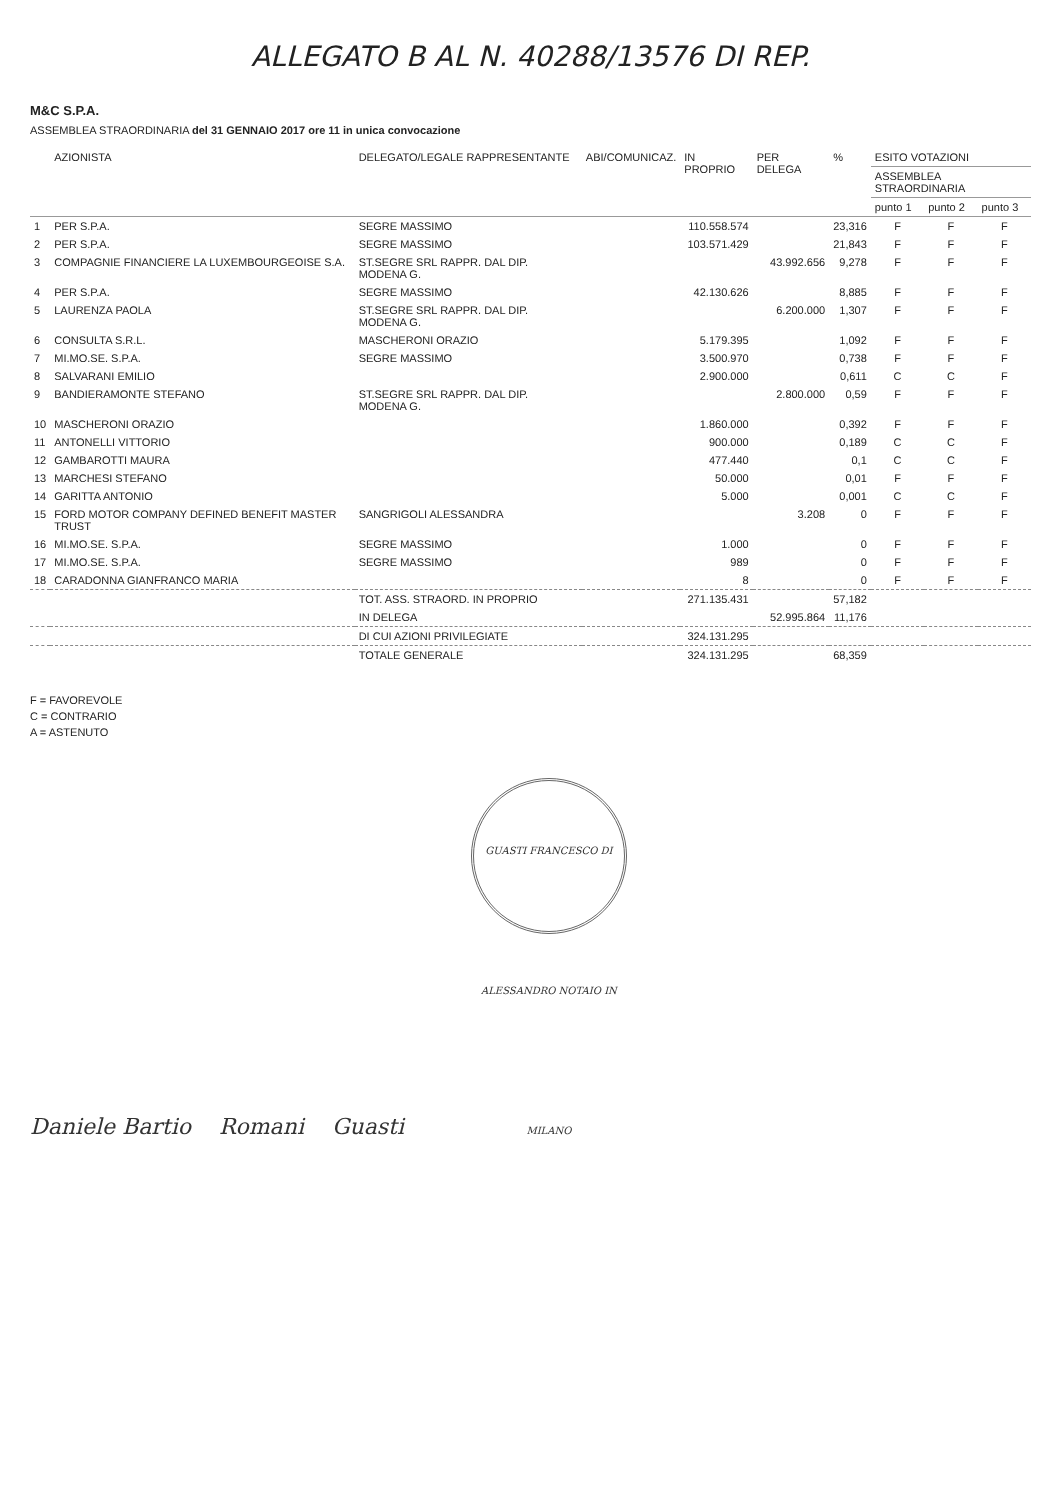ALLEGATO B AL N. 40288/13576 DI REP.
M&C S.P.A.
ASSEMBLEA STRAORDINARIA del 31 GENNAIO 2017 ore 11 in unica convocazione
| | AZIONISTA | DELEGATO/LEGALE RAPPRESENTANTE | ABI/COMUNICAZ. | IN PROPRIO | PER DELEGA | % | ESITO VOTAZIONI | | |
| --- | --- | --- | --- | --- | --- | --- | --- | --- | --- |
| | | | | | | | ASSEMBLEA STRAORDINARIA | | |
| | | | | | | | punto 1 | punto 2 | punto 3 |
| 1 | PER S.P.A. | SEGRE MASSIMO | | 110.558.574 | | 23,316 | F | F | F |
| 2 | PER S.P.A. | SEGRE MASSIMO | | 103.571.429 | | 21,843 | F | F | F |
| 3 | COMPAGNIE FINANCIERE LA LUXEMBOURGEOISE S.A. | ST.SEGRE SRL RAPPR. DAL DIP. MODENA G. | | | 43.992.656 | 9,278 | F | F | F |
| 4 | PER S.P.A. | SEGRE MASSIMO | | 42.130.626 | | 8,885 | F | F | F |
| 5 | LAURENZA PAOLA | ST.SEGRE SRL RAPPR. DAL DIP. MODENA G. | | | 6.200.000 | 1,307 | F | F | F |
| 6 | CONSULTA S.R.L. | MASCHERONI ORAZIO | | 5.179.395 | | 1,092 | F | F | F |
| 7 | MI.MO.SE. S.P.A. | SEGRE MASSIMO | | 3.500.970 | | 0,738 | F | F | F |
| 8 | SALVARANI EMILIO | | | 2.900.000 | | 0,611 | C | C | F |
| 9 | BANDIERAMONTE STEFANO | ST.SEGRE SRL RAPPR. DAL DIP. MODENA G. | | | 2.800.000 | 0,59 | F | F | F |
| 10 | MASCHERONI ORAZIO | | | 1.860.000 | | 0,392 | F | F | F |
| 11 | ANTONELLI VITTORIO | | | 900.000 | | 0,189 | C | C | F |
| 12 | GAMBAROTTI MAURA | | | 477.440 | | 0,1 | C | C | F |
| 13 | MARCHESI STEFANO | | | 50.000 | | 0,01 | F | F | F |
| 14 | GARITTA ANTONIO | | | 5.000 | | 0,001 | C | C | F |
| 15 | FORD MOTOR COMPANY DEFINED BENEFIT MASTER TRUST | SANGRIGOLI ALESSANDRA | | | 3.208 | 0 | F | F | F |
| 16 | MI.MO.SE. S.P.A. | SEGRE MASSIMO | | 1.000 | | 0 | F | F | F |
| 17 | MI.MO.SE. S.P.A. | SEGRE MASSIMO | | 989 | | 0 | F | F | F |
| 18 | CARADONNA GIANFRANCO MARIA | | | 8 | | 0 | F | F | F |
| | | TOT. ASS. STRAORD. IN PROPRIO | | 271.135.431 | | 57,182 | | | |
| | | IN DELEGA | | | 52.995.864 | 11,176 | | | |
| | | DI CUI AZIONI PRIVILEGIATE | | 324.131.295 | | | | | |
| | | TOTALE GENERALE | | 324.131.295 | | 68,359 | | | |
F = FAVOREVOLE
C = CONTRARIO
A = ASTENUTO
Daniele Bartio Romani Guasti GUASTI FRANCESCO DI ALESSANDRO NOTAIO IN MILANO